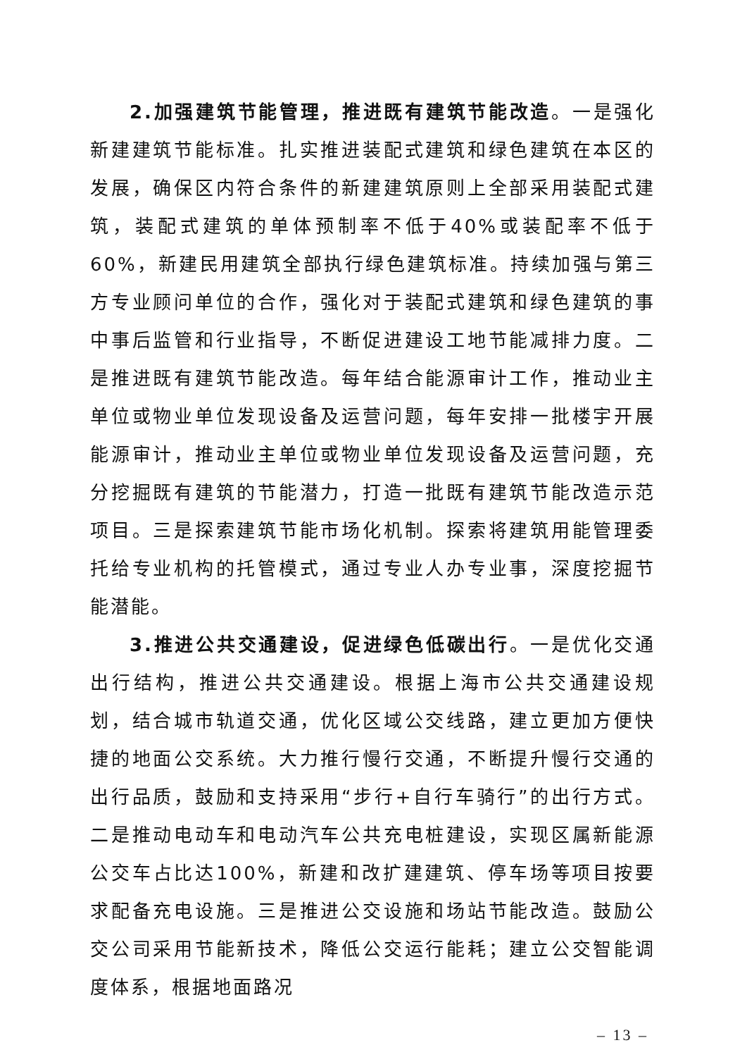2.加强建筑节能管理，推进既有建筑节能改造。一是强化新建建筑节能标准。扎实推进装配式建筑和绿色建筑在本区的发展，确保区内符合条件的新建建筑原则上全部采用装配式建筑，装配式建筑的单体预制率不低于40%或装配率不低于60%，新建民用建筑全部执行绿色建筑标准。持续加强与第三方专业顾问单位的合作，强化对于装配式建筑和绿色建筑的事中事后监管和行业指导，不断促进建设工地节能减排力度。二是推进既有建筑节能改造。每年结合能源审计工作，推动业主单位或物业单位发现设备及运营问题，每年安排一批楼宇开展能源审计，推动业主单位或物业单位发现设备及运营问题，充分挖掘既有建筑的节能潜力，打造一批既有建筑节能改造示范项目。三是探索建筑节能市场化机制。探索将建筑用能管理委托给专业机构的托管模式，通过专业人办专业事，深度挖掘节能潜能。
3.推进公共交通建设，促进绿色低碳出行。一是优化交通出行结构，推进公共交通建设。根据上海市公共交通建设规划，结合城市轨道交通，优化区域公交线路，建立更加方便快捷的地面公交系统。大力推行慢行交通，不断提升慢行交通的出行品质，鼓励和支持采用“步行+自行车骑行”的出行方式。二是推动电动车和电动汽车公共充电桩建设，实现区属新能源公交车占比达100%，新建和改扩建建筑、停车场等项目按要求配备充电设施。三是推进公交设施和场站节能改造。鼓励公交公司采用节能新技术，降低公交运行能耗；建立公交智能调度体系，根据地面路况
– 13 –